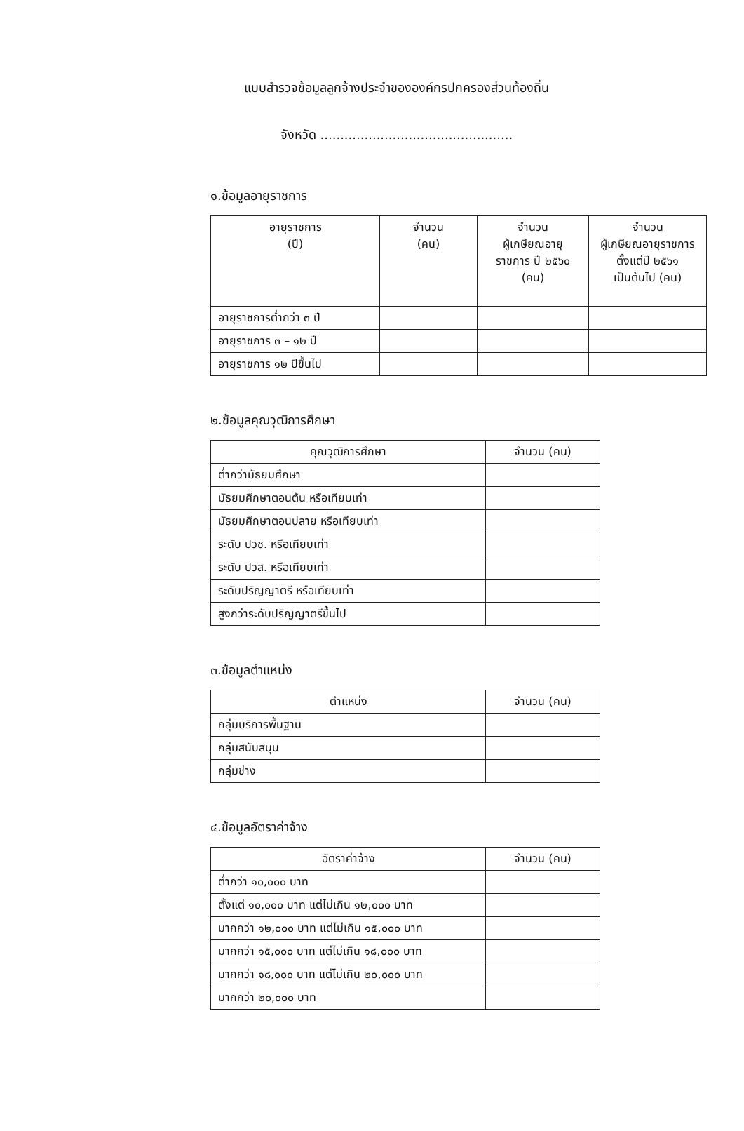แบบสำรวจข้อมูลลูกจ้างประจำขององค์กรปกครองส่วนท้องถิ่น
จังหวัด ................................................
๑.ข้อมูลอายุราชการ
| อายุราชการ (ปี) | จำนวน (คน) | จำนวน ผู้เกษียณอายุ ราชการ ปี ๒๕๖๐ (คน) | จำนวน ผู้เกษียณอายุราชการ ตั้งแต่ปี ๒๕๖๑ เป็นต้นไป (คน) |
| --- | --- | --- | --- |
| อายุราชการต่ำกว่า ๓ ปี | | | |
| อายุราชการ ๓ – ๑๒ ปี | | | |
| อายุราชการ ๑๒ ปีขึ้นไป | | | |
๒.ข้อมูลคุณวุฒิการศึกษา
| คุณวุฒิการศึกษา | จำนวน (คน) |
| --- | --- |
| ต่ำกว่ามัธยมศึกษา | |
| มัธยมศึกษาตอนต้น หรือเทียบเท่า | |
| มัธยมศึกษาตอนปลาย หรือเทียบเท่า | |
| ระดับ ปวช. หรือเทียบเท่า | |
| ระดับ ปวส. หรือเทียบเท่า | |
| ระดับปริญญาตรี หรือเทียบเท่า | |
| สูงกว่าระดับปริญญาตรีขึ้นไป | |
๓.ข้อมูลตำแหน่ง
| ตำแหน่ง | จำนวน (คน) |
| --- | --- |
| กลุ่มบริการพื้นฐาน | |
| กลุ่มสนับสนุน | |
| กลุ่มช่าง | |
๔.ข้อมูลอัตราค่าจ้าง
| อัตราค่าจ้าง | จำนวน (คน) |
| --- | --- |
| ต่ำกว่า ๑๐,๐๐๐ บาท | |
| ตั้งแต่ ๑๐,๐๐๐ บาท แต่ไม่เกิน ๑๒,๐๐๐ บาท | |
| มากกว่า ๑๒,๐๐๐ บาท แต่ไม่เกิน ๑๕,๐๐๐ บาท | |
| มากกว่า ๑๕,๐๐๐ บาท แต่ไม่เกิน ๑๘,๐๐๐ บาท | |
| มากกว่า ๑๘,๐๐๐ บาท แต่ไม่เกิน ๒๐,๐๐๐ บาท | |
| มากกว่า ๒๐,๐๐๐ บาท | |